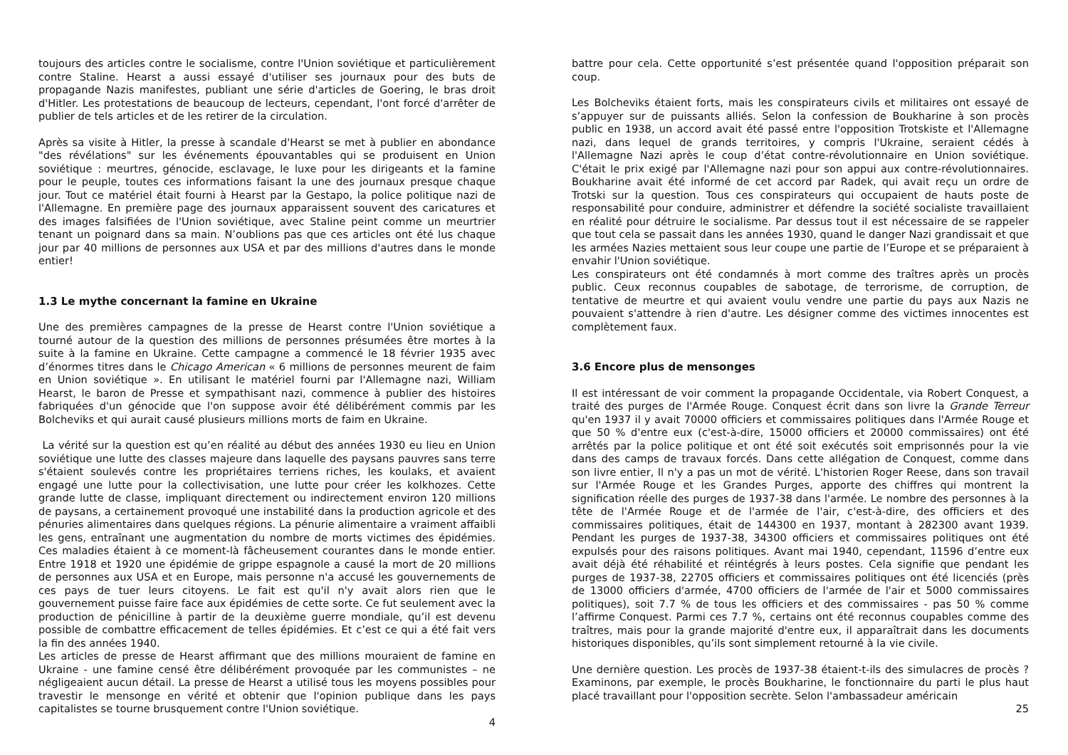toujours des articles contre le socialisme, contre l'Union soviétique et particulièrement contre Staline. Hearst a aussi essayé d'utiliser ses journaux pour des buts de propagande Nazis manifestes, publiant une série d'articles de Goering, le bras droit d'Hitler. Les protestations de beaucoup de lecteurs, cependant, l'ont forcé d'arrêter de publier de tels articles et de les retirer de la circulation.
Après sa visite à Hitler, la presse à scandale d'Hearst se met à publier en abondance "des révélations" sur les événements épouvantables qui se produisent en Union soviétique : meurtres, génocide, esclavage, le luxe pour les dirigeants et la famine pour le peuple, toutes ces informations faisant la une des journaux presque chaque jour. Tout ce matériel était fourni à Hearst par la Gestapo, la police politique nazi de l'Allemagne. En première page des journaux apparaissent souvent des caricatures et des images falsifiées de l'Union soviétique, avec Staline peint comme un meurtrier tenant un poignard dans sa main. N’oublions pas que ces articles ont été lus chaque jour par 40 millions de personnes aux USA et par des millions d'autres dans le monde entier!
1.3 Le mythe concernant la famine en Ukraine
Une des premières campagnes de la presse de Hearst contre l'Union soviétique a tourné autour de la question des millions de personnes présumées être mortes à la suite à la famine en Ukraine. Cette campagne a commencé le 18 février 1935 avec d’énormes titres dans le Chicago American « 6 millions de personnes meurent de faim en Union soviétique ». En utilisant le matériel fourni par l'Allemagne nazi, William Hearst, le baron de Presse et sympathisant nazi, commence à publier des histoires fabriquées d'un génocide que l'on suppose avoir été délibérément commis par les Bolcheviks et qui aurait causé plusieurs millions morts de faim en Ukraine.
La vérité sur la question est qu’en réalité au début des années 1930 eu lieu en Union soviétique une lutte des classes majeure dans laquelle des paysans pauvres sans terre s'étaient soulevés contre les propriétaires terriens riches, les koulaks, et avaient engagé une lutte pour la collectivisation, une lutte pour créer les kolkhozes. Cette grande lutte de classe, impliquant directement ou indirectement environ 120 millions de paysans, a certainement provoqué une instabilité dans la production agricole et des pénuries alimentaires dans quelques régions. La pénurie alimentaire a vraiment affaibli les gens, entraînant une augmentation du nombre de morts victimes des épidémies. Ces maladies étaient à ce moment-là fâcheusement courantes dans le monde entier. Entre 1918 et 1920 une épidémie de grippe espagnole a causé la mort de 20 millions de personnes aux USA et en Europe, mais personne n'a accusé les gouvernements de ces pays de tuer leurs citoyens. Le fait est qu'il n'y avait alors rien que le gouvernement puisse faire face aux épidémies de cette sorte. Ce fut seulement avec la production de pénicilline à partir de la deuxième guerre mondiale, qu’il est devenu possible de combattre efficacement de telles épidémies. Et c’est ce qui a été fait vers la fin des années 1940.
Les articles de presse de Hearst affirmant que des millions mouraient de famine en Ukraine - une famine censé être délibérément provoquée par les communistes – ne négligeaient aucun détail. La presse de Hearst a utilisé tous les moyens possibles pour travestir le mensonge en vérité et obtenir que l'opinion publique dans les pays capitalistes se tourne brusquement contre l'Union soviétique.
4
battre pour cela. Cette opportunité s’est présentée quand l'opposition préparait son coup.
Les Bolcheviks étaient forts, mais les conspirateurs civils et militaires ont essayé de s’appuyer sur de puissants alliés. Selon la confession de Boukharine à son procès public en 1938, un accord avait été passé entre l'opposition Trotskiste et l'Allemagne nazi, dans lequel de grands territoires, y compris l'Ukraine, seraient cédés à l'Allemagne Nazi après le coup d’état contre-révolutionnaire en Union soviétique. C'était le prix exigé par l'Allemagne nazi pour son appui aux contre-révolutionnaires. Boukharine avait été informé de cet accord par Radek, qui avait reçu un ordre de Trotski sur la question. Tous ces conspirateurs qui occupaient de hauts poste de responsabilité pour conduire, administrer et défendre la société socialiste travaillaient en réalité pour détruire le socialisme. Par dessus tout il est nécessaire de se rappeler que tout cela se passait dans les années 1930, quand le danger Nazi grandissait et que les armées Nazies mettaient sous leur coupe une partie de l’Europe et se préparaient à envahir l'Union soviétique.
Les conspirateurs ont été condamnés à mort comme des traîtres après un procès public. Ceux reconnus coupables de sabotage, de terrorisme, de corruption, de tentative de meurtre et qui avaient voulu vendre une partie du pays aux Nazis ne pouvaient s'attendre à rien d'autre. Les désigner comme des victimes innocentes est complètement faux.
3.6 Encore plus de mensonges
Il est intéressant de voir comment la propagande Occidentale, via Robert Conquest, a traité des purges de l'Armée Rouge. Conquest écrit dans son livre la Grande Terreur qu'en 1937 il y avait 70000 officiers et commissaires politiques dans l'Armée Rouge et que 50 % d'entre eux (c'est-à-dire, 15000 officiers et 20000 commissaires) ont été arrêtés par la police politique et ont été soit exécutés soit emprisonnés pour la vie dans des camps de travaux forcés. Dans cette allégation de Conquest, comme dans son livre entier, Il n'y a pas un mot de vérité. L'historien Roger Reese, dans son travail sur l'Armée Rouge et les Grandes Purges, apporte des chiffres qui montrent la signification réelle des purges de 1937-38 dans l'armée. Le nombre des personnes à la tête de l'Armée Rouge et de l'armée de l'air, c'est-à-dire, des officiers et des commissaires politiques, était de 144300 en 1937, montant à 282300 avant 1939. Pendant les purges de 1937-38, 34300 officiers et commissaires politiques ont été expulsés pour des raisons politiques. Avant mai 1940, cependant, 11596 d’entre eux avait déjà été réhabilité et réintégrés à leurs postes. Cela signifie que pendant les purges de 1937-38, 22705 officiers et commissaires politiques ont été licenciés (près de 13000 officiers d'armée, 4700 officiers de l'armée de l'air et 5000 commissaires politiques), soit 7.7 % de tous les officiers et des commissaires - pas 50 % comme l’affirme Conquest. Parmi ces 7.7 %, certains ont été reconnus coupables comme des traîtres, mais pour la grande majorité d'entre eux, il apparaîtrait dans les documents historiques disponibles, qu’ils sont simplement retourné à la vie civile.
Une dernière question. Les procès de 1937-38 étaient-t-ils des simulacres de procès ? Examinons, par exemple, le procès Boukharine, le fonctionnaire du parti le plus haut placé travaillant pour l'opposition secrète. Selon l'ambassadeur américain
25